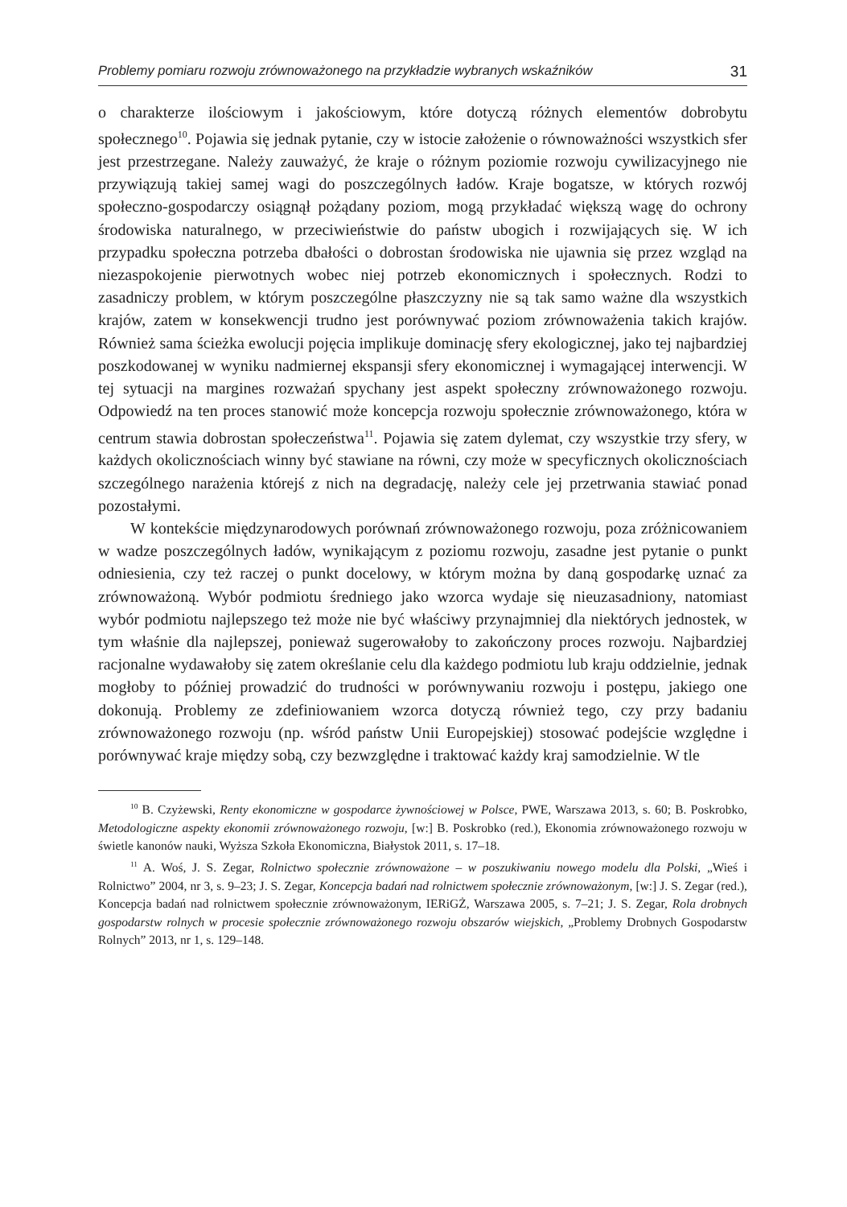Problemy pomiaru rozwoju zrównoważonego na przykładzie wybranych wskaźników 31
o charakterze ilościowym i jakościowym, które dotyczą różnych elementów dobrobytu społecznego<sup>10</sup>. Pojawia się jednak pytanie, czy w istocie założenie o równoważności wszystkich sfer jest przestrzegane. Należy zauważyć, że kraje o różnym poziomie rozwoju cywilizacyjnego nie przywiązują takiej samej wagi do poszczególnych ładów. Kraje bogatsze, w których rozwój społeczno-gospodarczy osiągnął pożądany poziom, mogą przykładać większą wagę do ochrony środowiska naturalnego, w przeciwieństwie do państw ubogich i rozwijających się. W ich przypadku społeczna potrzeba dbałości o dobrostan środowiska nie ujawnia się przez wzgląd na niezaspokojenie pierwotnych wobec niej potrzeb ekonomicznych i społecznych. Rodzi to zasadniczy problem, w którym poszczególne płaszczyzny nie są tak samo ważne dla wszystkich krajów, zatem w konsekwencji trudno jest porównywać poziom zrównoważenia takich krajów. Również sama ścieżka ewolucji pojęcia implikuje dominację sfery ekologicznej, jako tej najbardziej poszkodowanej w wyniku nadmiernej ekspansji sfery ekonomicznej i wymagającej interwencji. W tej sytuacji na margines rozważań spychany jest aspekt społeczny zrównoważonego rozwoju. Odpowiedź na ten proces stanowić może koncepcja rozwoju społecznie zrównoważonego, która w centrum stawia dobrostan społeczeństwa<sup>11</sup>. Pojawia się zatem dylemat, czy wszystkie trzy sfery, w każdych okolicznościach winny być stawiane na równi, czy może w specyficznych okolicznościach szczególnego narażenia którejś z nich na degradację, należy cele jej przetrwania stawiać ponad pozostałymi.
W kontekście międzynarodowych porównań zrównoważonego rozwoju, poza zróżnicowaniem w wadze poszczególnych ładów, wynikającym z poziomu rozwoju, zasadne jest pytanie o punkt odniesienia, czy też raczej o punkt docelowy, w którym można by daną gospodarkę uznać za zrównoważoną. Wybór podmiotu średniego jako wzorca wydaje się nieuzasadniony, natomiast wybór podmiotu najlepszego też może nie być właściwy przynajmniej dla niektórych jednostek, w tym właśnie dla najlepszej, ponieważ sugerowałoby to zakończony proces rozwoju. Najbardziej racjonalne wydawałoby się zatem określanie celu dla każdego podmiotu lub kraju oddzielnie, jednak mogłoby to później prowadzić do trudności w porównywaniu rozwoju i postępu, jakiego one dokonują. Problemy ze zdefiniowaniem wzorca dotyczą również tego, czy przy badaniu zrównoważonego rozwoju (np. wśród państw Unii Europejskiej) stosować podejście względne i porównywać kraje między sobą, czy bezwzględne i traktować każdy kraj samodzielnie. W tle
<sup>10</sup> B. Czyżewski, Renty ekonomiczne w gospodarce żywnościowej w Polsce, PWE, Warszawa 2013, s. 60; B. Poskrobko, Metodologiczne aspekty ekonomii zrównoważonego rozwoju, [w:] B. Poskrobko (red.), Ekonomia zrównoważonego rozwoju w świetle kanonów nauki, Wyższa Szkoła Ekonomiczna, Białystok 2011, s. 17–18.
<sup>11</sup> A. Woś, J. S. Zegar, Rolnictwo społecznie zrównoważone – w poszukiwaniu nowego modelu dla Polski, „Wieś i Rolnictwo” 2004, nr 3, s. 9–23; J. S. Zegar, Koncepcja badań nad rolnictwem społecznie zrównoważonym, [w:] J. S. Zegar (red.), Koncepcja badań nad rolnictwem społecznie zrównoważonym, IERiGŻ, Warszawa 2005, s. 7–21; J. S. Zegar, Rola drobnych gospodarstw rolnych w procesie społecznie zrównoważonego rozwoju obszarów wiejskich, „Problemy Drobnych Gospodarstw Rolnych” 2013, nr 1, s. 129–148.